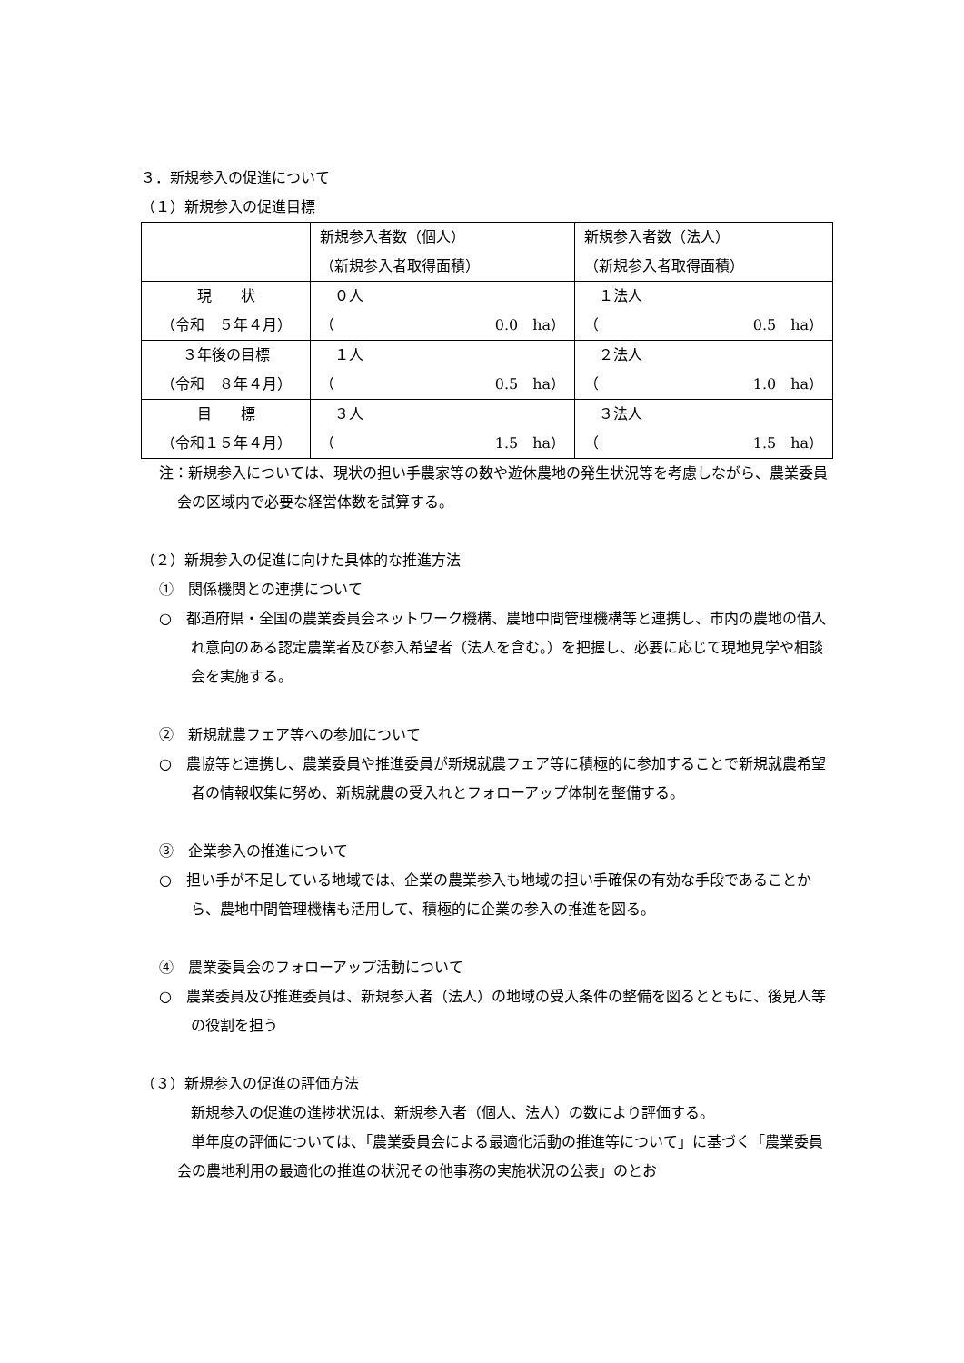３．新規参入の促進について
（１）新規参入の促進目標
| | 新規参入者数（個人） （新規参入者取得面積） | 新規参入者数（法人） （新規参入者取得面積） |
| 現 状 （令和 ５年４月） | ０人 （ 0.0 ha） | １法人 （ 0.5 ha） |
| ３年後の目標 （令和 ８年４月） | １人 （ 0.5 ha） | ２法人 （ 1.0 ha） |
| 目 標 （令和１５年４月） | ３人 （ 1.5 ha） | ３法人 （ 1.5 ha） |
注：新規参入については、現状の担い手農家等の数や遊休農地の発生状況等を考慮しながら、農業委員会の区域内で必要な経営体数を試算する。
（２）新規参入の促進に向けた具体的な推進方法
①　関係機関との連携について
○　都道府県・全国の農業委員会ネットワーク機構、農地中間管理機構等と連携し、市内の農地の借入れ意向のある認定農業者及び参入希望者（法人を含む。）を把握し、必要に応じて現地見学や相談会を実施する。
②　新規就農フェア等への参加について
○　農協等と連携し、農業委員や推進委員が新規就農フェア等に積極的に参加することで新規就農希望者の情報収集に努め、新規就農の受入れとフォローアップ体制を整備する。
③　企業参入の推進について
○　担い手が不足している地域では、企業の農業参入も地域の担い手確保の有効な手段であることから、農地中間管理機構も活用して、積極的に企業の参入の推進を図る。
④　農業委員会のフォローアップ活動について
○　農業委員及び推進委員は、新規参入者（法人）の地域の受入条件の整備を図るとともに、後見人等の役割を担う
（３）新規参入の促進の評価方法
新規参入の促進の進捗状況は、新規参入者（個人、法人）の数により評価する。
単年度の評価については、「農業委員会による最適化活動の推進等について」に基づく「農業委員会の農地利用の最適化の推進の状況その他事務の実施状況の公表」のとお